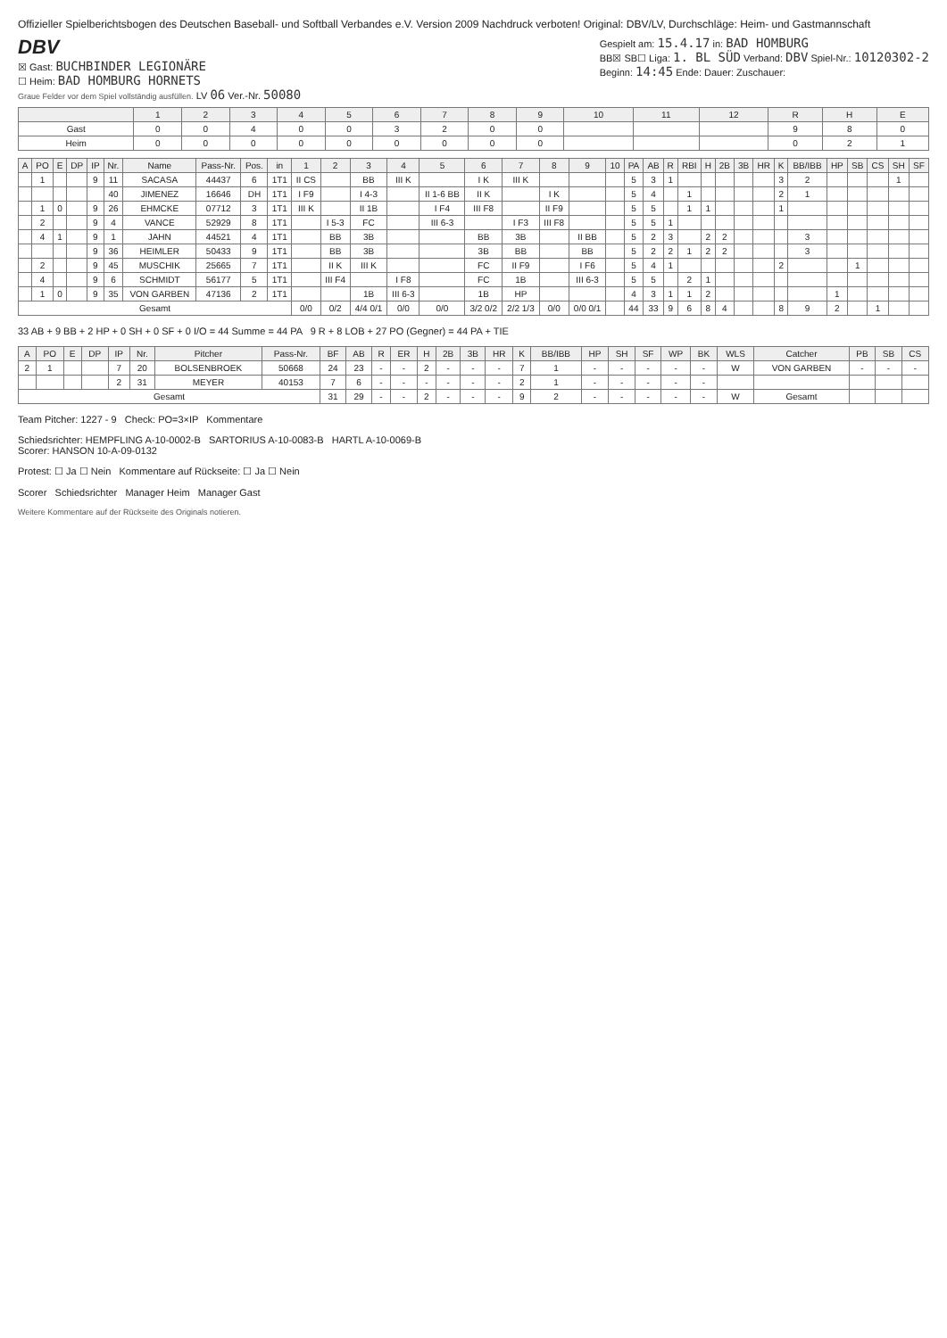Offizieller Spielberichtsbogen des Deutschen Baseball- und Softball Verbandes e.V. Version 2009 Nachdruck verboten! Original: DBV/LV, Durchschläge: Heim- und Gastmannschaft
DBV
☒ Gast: BUCHBINDER LEGIONÄRE
☐ Heim: BAD HOMBURG HORNETS
Graue Felder vor dem Spiel vollständig ausfüllen. LV 06 Ver.-Nr. 50080
Gespielt am: 15.4.17 in: BAD HOMBURG
BB☒ SB☐ Liga: 1. BL SÜD Verband: DBV Spiel-Nr.: 10120302-2
Beginn: 14:45 Ende: Dauer: Zuschauer:
| | 1 | 2 | 3 | 4 | 5 | 6 | 7 | 8 | 9 | 10 | 11 | 12 | R | H | E |
| --- | --- | --- | --- | --- | --- | --- | --- | --- | --- | --- | --- | --- | --- | --- | --- |
| Gast | 0 | 0 | 4 | 0 | 0 | 3 | 2 | 0 | 0 | | | | 9 | 8 | 0 |
| Heim | 0 | 0 | 0 | 0 | 0 | 0 | 0 | 0 | 0 | | | | 0 | 2 | 1 |
| A | PO | E | DP | IP | Nr. | Name | Pass-Nr. | Pos. | in | 1 | 2 | 3 | 4 | 5 | 6 | 7 | 8 | 9 | 10 | PA | AB | R | RBI | H | 2B | 3B | HR | K | BB/IBB | HP | SB | CS | SH | SF |
| --- | --- | --- | --- | --- | --- | --- | --- | --- | --- | --- | --- | --- | --- | --- | --- | --- | --- | --- | --- | --- | --- | --- | --- | --- | --- | --- | --- | --- | --- | --- | --- | --- | --- | --- |
| | 1 | | | 9 | 11 | SACASA | 44437 | 6 | 1T1 | II CS | | BB | III K | | I K | III K | | | | 5 | 3 | 1 | | | | | | 3 | 2 | | | | 1 | |
| | | | | | 40 | JIMENEZ | 16646 | DH | 1T1 | I F9 | | I 4-3 | | II 1-6 BB | II K | | I K | | | 5 | 4 | | 1 | | | | | 2 | 1 | | | | | |
| | 1 | 0 | | 9 | 26 | EHMCKE | 07712 | 3 | 1T1 | III K | | II 1B | | I F4 | III F8 | | II F9 | | | 5 | 5 | | 1 | 1 | | | | 1 | | | | | | |
| | 2 | | | 9 | 4 | VANCE | 52929 | 8 | 1T1 | | I 5-3 | FC | | III 6-3 | | I F3 | III F8 | | | 5 | 5 | 1 | | | | | | | | | | | | |
| | 4 | 1 | | 9 | 1 | JAHN | 44521 | 4 | 1T1 | | BB | 3B | | | BB | 3B | | II BB | | 5 | 2 | 3 | | 2 | 2 | | | | 3 | | | | | |
| | | | | 9 | 36 | HEIMLER | 50433 | 9 | 1T1 | | BB | 3B | | | 3B | BB | | BB | | 5 | 2 | 2 | 1 | 2 | 2 | | | | 3 | | | | | |
| | 2 | | | 9 | 45 | MUSCHIK | 25665 | 7 | 1T1 | | II K | III K | | | FC | II F9 | | I F6 | | 5 | 4 | 1 | | | | | | 2 | | | 1 | | | |
| | 4 | | | 9 | 6 | SCHMIDT | 56177 | 5 | 1T1 | | III F4 | | I F8 | | FC | 1B | | III 6-3 | | 5 | 5 | | 2 | 1 | | | | | | | | | | |
| | 1 | 0 | | 9 | 35 | VON GARBEN | 47136 | 2 | 1T1 | | | 1B | III 6-3 | | 1B | HP | | | | 4 | 3 | 1 | 1 | 2 | | | | | | 1 | | | | |
| Gesamt | | | | | | | | | | 0/0 | 0/2 | 4/4 0/1 | 0/0 | 0/0 | 3/2 0/2 | 2/2 1/3 | 0/0 | 0/0 0/1 | | 44 | 33 | 9 | 6 | 8 | 4 | | | 8 | 9 | 2 | | 1 | | |
33 AB + 9 BB + 2 HP + 0 SH + 0 SF + 0 I/O = 44 Summe = 44 PA 9 R + 8 LOB + 27 PO (Gegner) = 44 PA + TIE
| A | PO | E | DP | IP | Nr. | Pitcher | Pass-Nr. | BF | AB | R | ER | H | 2B | 3B | HR | K | BB/IBB | HP | SH | SF | WP | BK | WLS | Catcher | PB | SB | CS |
| --- | --- | --- | --- | --- | --- | --- | --- | --- | --- | --- | --- | --- | --- | --- | --- | --- | --- | --- | --- | --- | --- | --- | --- | --- | --- | --- | --- |
| 2 | 1 | | | 7 | 20 | BOLSENBROEK | 50668 | 24 | 23 | - | - | 2 | - | - | - | 7 | 1 | - | - | - | - | - | W | VON GARBEN | - | - | - |
| | | | | 2 | 31 | MEYER | 40153 | 7 | 6 | - | - | - | - | - | - | 2 | 1 | - | - | - | - | - | | | | | |
| Gesamt | | | | | | | | 31 | 29 | - | - | 2 | - | - | - | 9 | 2 | - | - | - | - | - | W | Gesamt | | | |
Team Pitcher: 1227 - 9 Check: PO=3×IP Kommentare
Schiedsrichter: HEMPFLING A-10-0002-B SARTORIUS A-10-0083-B HARTL A-10-0069-B
Scorer: HANSON 10-A-09-0132
Protest: ☐ Ja ☐ Nein Kommentare auf Rückseite: ☐ Ja ☐ Nein
Scorer Schiedsrichter Manager Heim Manager Gast
Weitere Kommentare auf der Rückseite des Originals notieren.